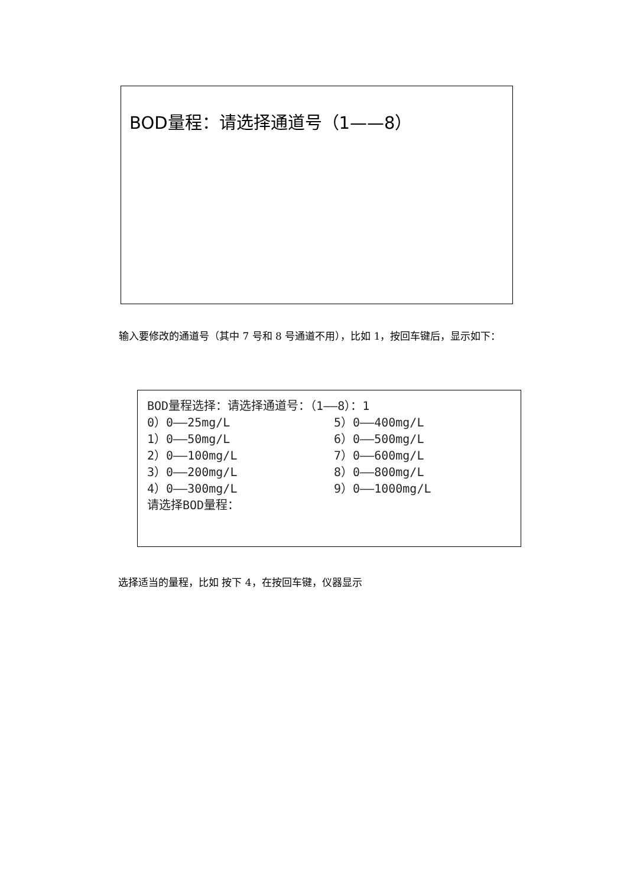BOD量程：请选择通道号（1——8）
输入要修改的通道号（其中 7 号和 8 号通道不用），比如 1，按回车键后，显示如下：
BOD量程选择：请选择通道号：（1——8）：1
0）0——25mg/L 5）0——400mg/L
1）0——50mg/L 6）0——500mg/L
2）0——100mg/L 7）0——600mg/L
3）0——200mg/L 8）0——800mg/L
4）0——300mg/L 9）0——1000mg/L
请选择BOD量程：
选择适当的量程，比如 按下 4，在按回车键，仪器显示